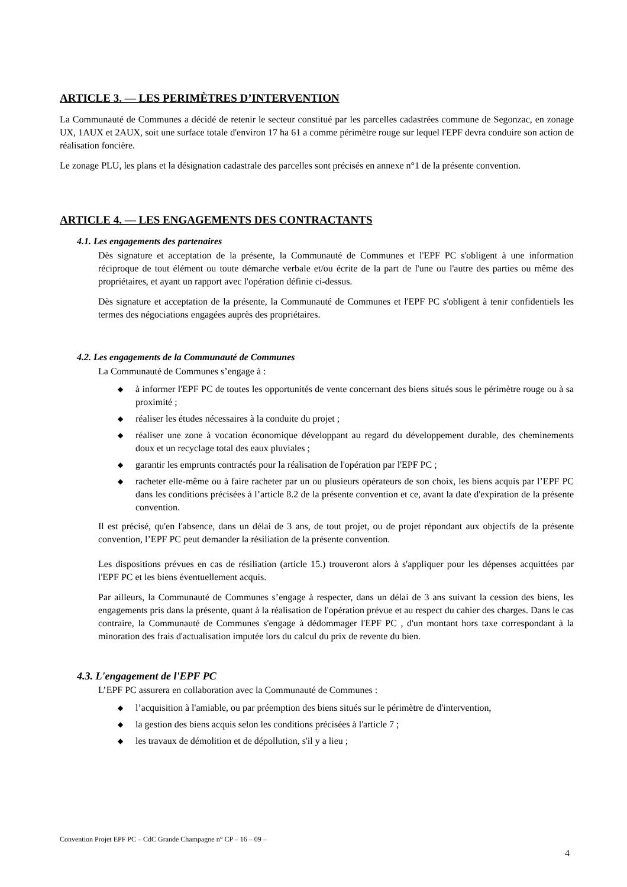ARTICLE 3. — LES PERIMÈTRES D’INTERVENTION
La Communauté de Communes a décidé de retenir le secteur constitué par les parcelles cadastrées commune de Segonzac, en zonage UX, 1AUX et 2AUX, soit une surface totale d'environ 17 ha 61 a comme périmètre rouge sur lequel l'EPF devra conduire son action de réalisation foncière.
Le zonage PLU, les plans et la désignation cadastrale des parcelles sont précisés en annexe n°1 de la présente convention.
ARTICLE 4. — LES ENGAGEMENTS DES CONTRACTANTS
4.1. Les engagements des partenaires
Dès signature et acceptation de la présente, la Communauté de Communes et l'EPF PC s'obligent à une information réciproque de tout élément ou toute démarche verbale et/ou écrite de la part de l'une ou l'autre des parties ou même des propriétaires, et ayant un rapport avec l'opération définie ci-dessus.
Dès signature et acceptation de la présente, la Communauté de Communes et l'EPF PC s'obligent à tenir confidentiels les termes des négociations engagées auprès des propriétaires.
4.2. Les engagements de la Communauté de Communes
La Communauté de Communes s’engage à :
◆ à informer l'EPF PC de toutes les opportunités de vente concernant des biens situés sous le périmètre rouge ou à sa proximité ;
◆ réaliser les études nécessaires à la conduite du projet ;
◆ réaliser une zone à vocation économique développant au regard du développement durable, des cheminements doux et un recyclage total des eaux pluviales ;
◆ garantir les emprunts contractés pour la réalisation de l'opération par l'EPF PC ;
◆ racheter elle-même ou à faire racheter par un ou plusieurs opérateurs de son choix, les biens acquis par l’EPF PC dans les conditions précisées à l’article 8.2 de la présente convention et ce, avant la date d'expiration de la présente convention.
Il est précisé, qu'en l'absence, dans un délai de 3 ans, de tout projet, ou de projet répondant aux objectifs de la présente convention, l’EPF PC peut demander la résiliation de la présente convention.
Les dispositions prévues en cas de résiliation (article 15.) trouveront alors à s'appliquer pour les dépenses acquittées par l'EPF PC et les biens éventuellement acquis.
Par ailleurs, la Communauté de Communes s’engage à respecter, dans un délai de 3 ans suivant la cession des biens, les engagements pris dans la présente, quant à la réalisation de l'opération prévue et au respect du cahier des charges. Dans le cas contraire, la Communauté de Communes s'engage à dédommager l'EPF PC , d'un montant hors taxe correspondant à la minoration des frais d'actualisation imputée lors du calcul du prix de revente du bien.
4.3. L'engagement de l'EPF PC
L’EPF PC assurera en collaboration avec la Communauté de Communes :
◆ l’acquisition à l'amiable, ou par préemption des biens situés sur le périmètre de d'intervention,
◆ la gestion des biens acquis selon les conditions précisées à l'article 7 ;
◆ les travaux de démolition et de dépollution, s'il y a lieu ;
Convention Projet EPF PC – CdC Grande Champagne n° CP – 16 – 09 –
4